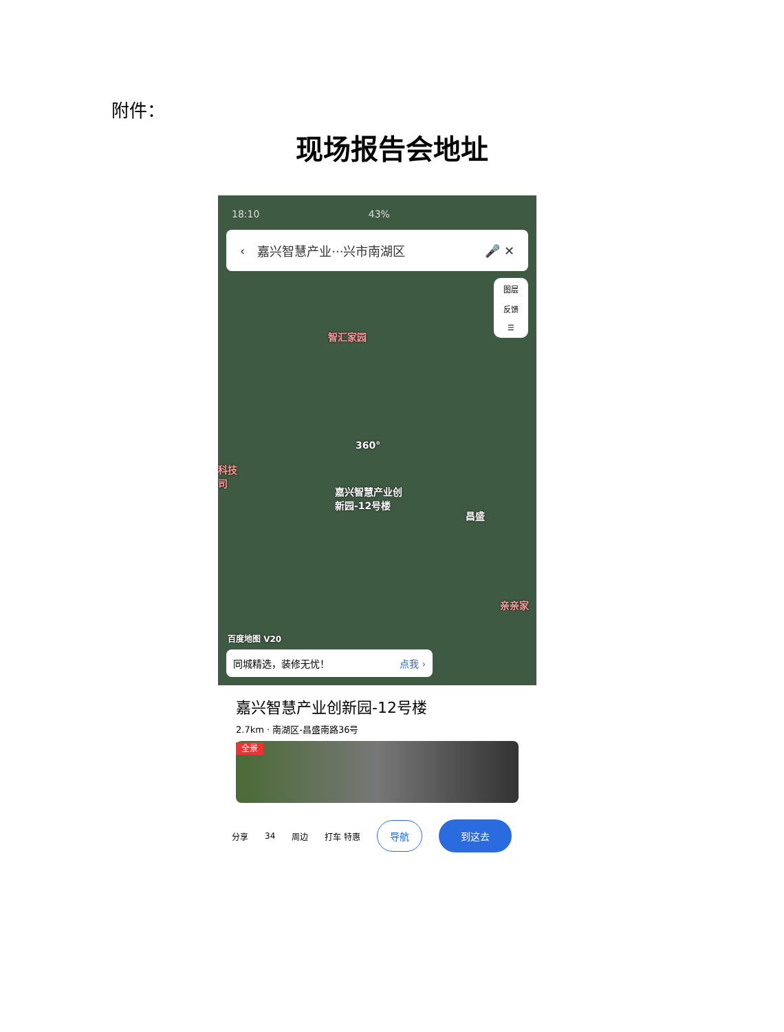附件：
现场报告会地址
18:10 　　　　　　　　　　　43%
‹ 嘉兴智慧产业···兴市南湖区 🎤 ✕
图层
反馈
☰
智汇家园
科技
司
360°
嘉兴智慧产业创
新园-12号楼
昌盛
亲亲家
百度地图 V20
同城精选，装修无忧！ 点我 ›
嘉兴智慧产业创新园-12号楼
2.7km · 南湖区-昌盛南路36号
全景
分享 34 周边 打车 特惠 导航 到这去